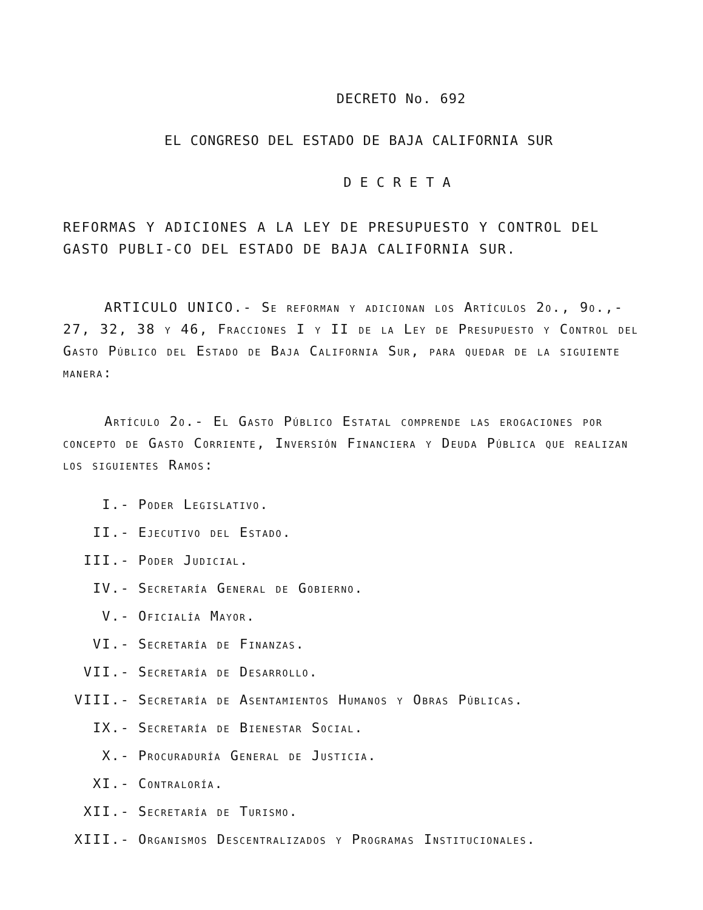DECRETO No. 692
EL CONGRESO DEL ESTADO DE BAJA CALIFORNIA SUR
DECRETA
REFORMAS Y ADICIONES A LA LEY DE PRESUPUESTO Y CONTROL DEL GASTO PUBLI-CO DEL ESTADO DE BAJA CALIFORNIA SUR.
ARTICULO UNICO.- Se reforman y adicionan los Artículos 2o., 9o.,- 27, 32, 38 y 46, Fracciones I y II de la Ley de Presupuesto y Control del Gasto Público del Estado de Baja California Sur, para quedar de la siguiente manera:
Artículo 2o.- El Gasto Público Estatal comprende las erogaciones por concepto de Gasto Corriente, Inversión Financiera y Deuda Pública que realizan los siguientes Ramos:
I.- Poder Legislativo.
II.- Ejecutivo del Estado.
III.- Poder Judicial.
IV.- Secretaría General de Gobierno.
V.- Oficialía Mayor.
VI.- Secretaría de Finanzas.
VII.- Secretaría de Desarrollo.
VIII.- Secretaría de Asentamientos Humanos y Obras Públicas.
IX.- Secretaría de Bienestar Social.
X.- Procuraduría General de Justicia.
XI.- Contraloría.
XII.- Secretaría de Turismo.
XIII.- Organismos Descentralizados y Programas Institucionales.